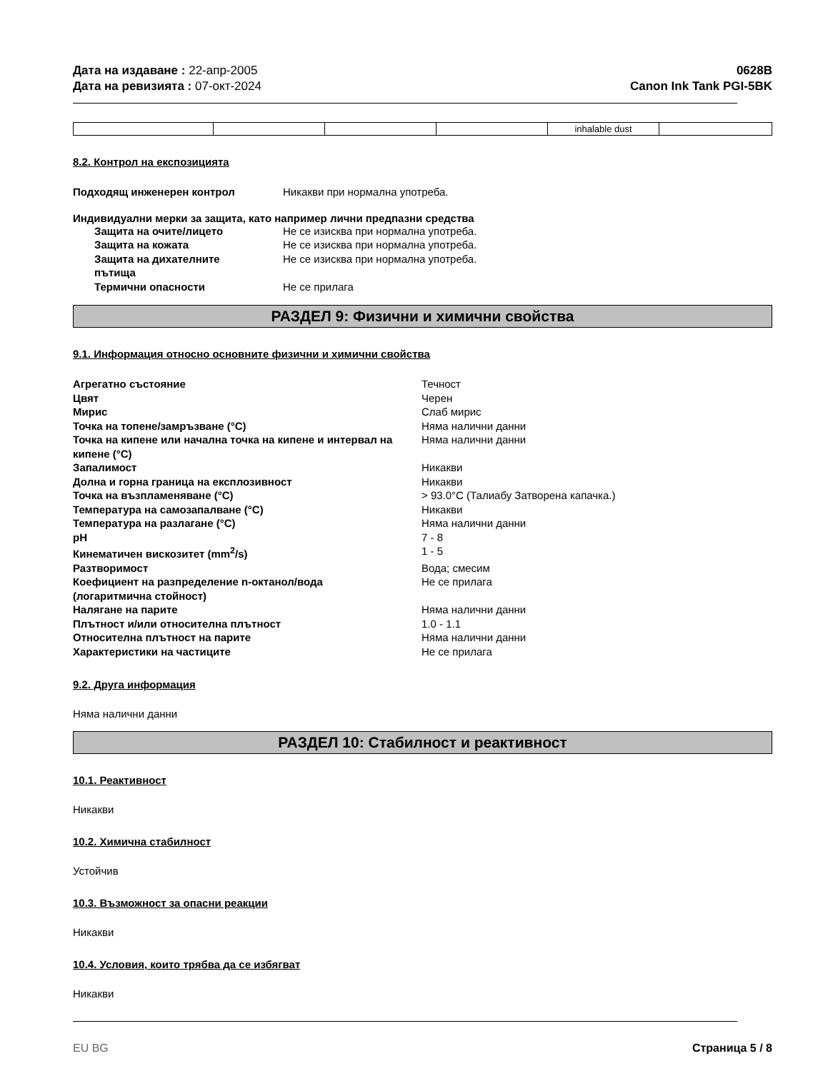Дата на издаване : 22-апр-2005
Дата на ревизията : 07-окт-2024
0628B
Canon Ink Tank PGI-5BK
| | | | | inhalable dust | |
8.2. Контрол на експозицията
Подходящ инженерен контрол Никакви при нормална употреба.
Индивидуални мерки за защита, като например лични предпазни средства
Защита на очите/лицето Не се изисква при нормална употреба. Защита на кожата Не се изисква при нормална употреба. Защита на дихателните
пътища Не се изисква при нормална употреба. Термични опасности Не се прилага
РАЗДЕЛ 9: Физични и химични свойства
9.1. Информация относно основните физични и химични свойства
Агрегатно състояние Течност Цвят Черен Мирис Слаб мирис Точка на топене/замръзване (°C) Няма налични данни Точка на кипене или начална точка на кипене и интервал на кипене (°C) Няма налични данни Запалимост Никакви Долна и горна граница на експлозивност Никакви Точка на възпламеняване (°C) > 93.0°C (Талиабу Затворена капачка.) Температура на самозапалване (°C) Никакви Температура на разлагане (°C) Няма налични данни pH 7 - 8 Кинематичен вискозитет (mm<sup>2</sup>/s) 1 - 5 Разтворимост Вода; смесим Коефициент на разпределение n-октанол/вода
(логаритмична стойност) Не се прилага Налягане на парите Няма налични данни Плътност и/или относителна плътност 1.0 - 1.1 Относителна плътност на парите Няма налични данни Характеристики на частиците Не се прилага
9.2. Друга информация
Няма налични данни
РАЗДЕЛ 10: Стабилност и реактивност
10.1. Реактивност
Никакви
10.2. Химична стабилност
Устойчив
10.3. Възможност за опасни реакции
Никакви
10.4. Условия, които трябва да се избягват
Никакви
EU BG Страница 5 / 8